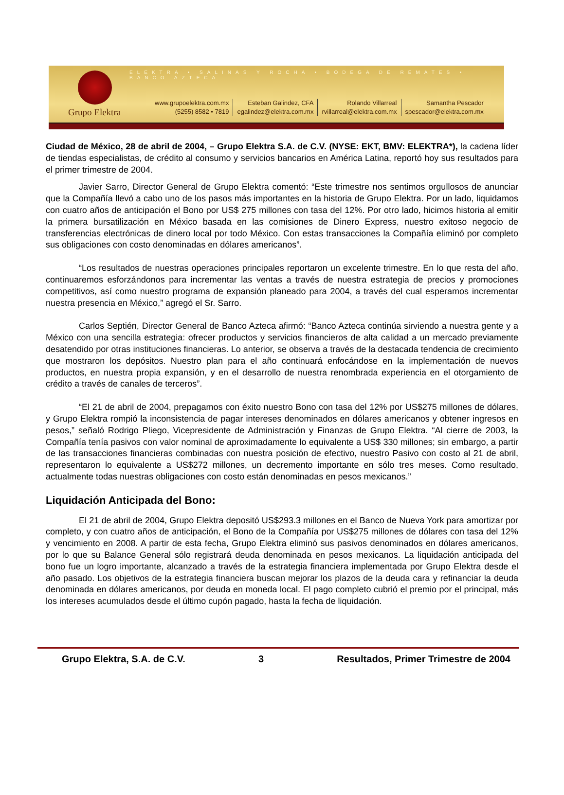ELEKTRA • SALINAS Y ROCHA • BODEGA DE REMATES • BANCO AZTECA
Grupo Elektra
www.grupoelektra.com.mx
(5255) 8582 • 7819
Esteban Galindez, CFA
egalindez@elektra.com.mx
Rolando Villarreal
rvillarreal@elektra.com.mx
Samantha Pescador
spescador@elektra.com.mx
Ciudad de México, 28 de abril de 2004, – Grupo Elektra S.A. de C.V. (NYSE: EKT, BMV: ELEKTRA*), la cadena líder de tiendas especialistas, de crédito al consumo y servicios bancarios en América Latina, reportó hoy sus resultados para el primer trimestre de 2004.
Javier Sarro, Director General de Grupo Elektra comentó: “Este trimestre nos sentimos orgullosos de anunciar que la Compañía llevó a cabo uno de los pasos más importantes en la historia de Grupo Elektra. Por un lado, liquidamos con cuatro años de anticipación el Bono por US$ 275 millones con tasa del 12%. Por otro lado, hicimos historia al emitir la primera bursatilización en México basada en las comisiones de Dinero Express, nuestro exitoso negocio de transferencias electrónicas de dinero local por todo México. Con estas transacciones la Compañía eliminó por completo sus obligaciones con costo denominadas en dólares americanos”.
“Los resultados de nuestras operaciones principales reportaron un excelente trimestre. En lo que resta del año, continuaremos esforzándonos para incrementar las ventas a través de nuestra estrategia de precios y promociones competitivos, así como nuestro programa de expansión planeado para 2004, a través del cual esperamos incrementar nuestra presencia en México,” agregó el Sr. Sarro.
Carlos Septién, Director General de Banco Azteca afirmó: “Banco Azteca continúa sirviendo a nuestra gente y a México con una sencilla estrategia: ofrecer productos y servicios financieros de alta calidad a un mercado previamente desatendido por otras instituciones financieras. Lo anterior, se observa a través de la destacada tendencia de crecimiento que mostraron los depósitos. Nuestro plan para el año continuará enfocándose en la implementación de nuevos productos, en nuestra propia expansión, y en el desarrollo de nuestra renombrada experiencia en el otorgamiento de crédito a través de canales de terceros”.
“El 21 de abril de 2004, prepagamos con éxito nuestro Bono con tasa del 12% por US$275 millones de dólares, y Grupo Elektra rompió la inconsistencia de pagar intereses denominados en dólares americanos y obtener ingresos en pesos,” señaló Rodrigo Pliego, Vicepresidente de Administración y Finanzas de Grupo Elektra. “Al cierre de 2003, la Compañía tenía pasivos con valor nominal de aproximadamente lo equivalente a US$ 330 millones; sin embargo, a partir de las transacciones financieras combinadas con nuestra posición de efectivo, nuestro Pasivo con costo al 21 de abril, representaron lo equivalente a US$272 millones, un decremento importante en sólo tres meses. Como resultado, actualmente todas nuestras obligaciones con costo están denominadas en pesos mexicanos.”
Liquidación Anticipada del Bono:
El 21 de abril de 2004, Grupo Elektra depositó US$293.3 millones en el Banco de Nueva York para amortizar por completo, y con cuatro años de anticipación, el Bono de la Compañía por US$275 millones de dólares con tasa del 12% y vencimiento en 2008. A partir de esta fecha, Grupo Elektra eliminó sus pasivos denominados en dólares americanos, por lo que su Balance General sólo registrará deuda denominada en pesos mexicanos. La liquidación anticipada del bono fue un logro importante, alcanzado a través de la estrategia financiera implementada por Grupo Elektra desde el año pasado. Los objetivos de la estrategia financiera buscan mejorar los plazos de la deuda cara y refinanciar la deuda denominada en dólares americanos, por deuda en moneda local. El pago completo cubrió el premio por el principal, más los intereses acumulados desde el último cupón pagado, hasta la fecha de liquidación.
Grupo Elektra, S.A. de C.V. 3 Resultados, Primer Trimestre de 2004